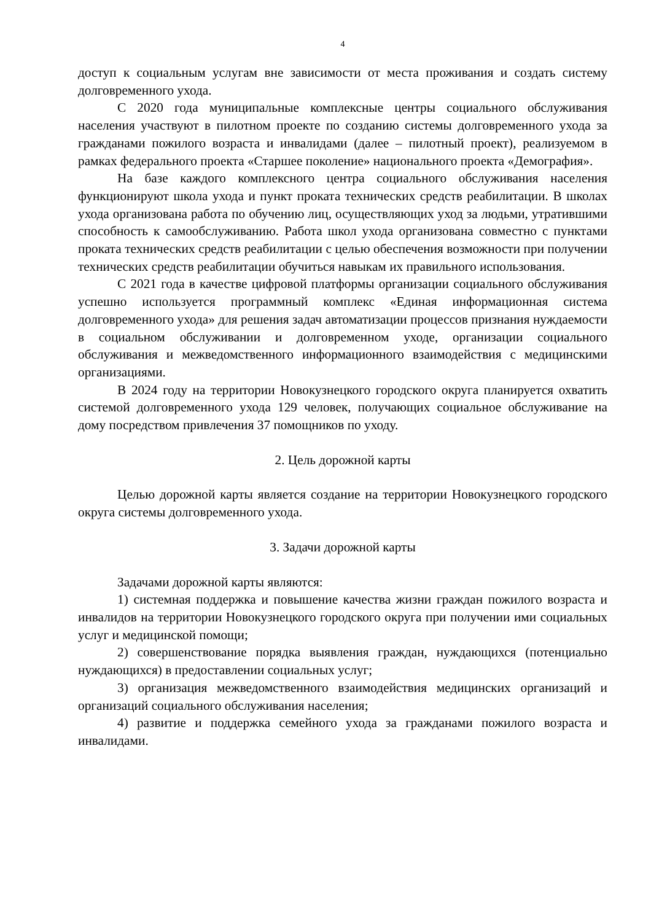4
доступ к социальным услугам вне зависимости от места проживания и создать систему долговременного ухода.
С 2020 года муниципальные комплексные центры социального обслуживания населения участвуют в пилотном проекте по созданию системы долговременного ухода за гражданами пожилого возраста и инвалидами (далее – пилотный проект), реализуемом в рамках федерального проекта «Старшее поколение» национального проекта «Демография».
На базе каждого комплексного центра социального обслуживания населения функционируют школа ухода и пункт проката технических средств реабилитации. В школах ухода организована работа по обучению лиц, осуществляющих уход за людьми, утратившими способность к самообслуживанию. Работа школ ухода организована совместно с пунктами проката технических средств реабилитации с целью обеспечения возможности при получении технических средств реабилитации обучиться навыкам их правильного использования.
С 2021 года в качестве цифровой платформы организации социального обслуживания успешно используется программный комплекс «Единая информационная система долговременного ухода» для решения задач автоматизации процессов признания нуждаемости в социальном обслуживании и долговременном уходе, организации социального обслуживания и межведомственного информационного взаимодействия с медицинскими организациями.
В 2024 году на территории Новокузнецкого городского округа планируется охватить системой долговременного ухода 129 человек, получающих социальное обслуживание на дому посредством привлечения 37 помощников по уходу.
2. Цель дорожной карты
Целью дорожной карты является создание на территории Новокузнецкого городского округа системы долговременного ухода.
3. Задачи дорожной карты
Задачами дорожной карты являются:
1) системная поддержка и повышение качества жизни граждан пожилого возраста и инвалидов на территории Новокузнецкого городского округа при получении ими социальных услуг и медицинской помощи;
2) совершенствование порядка выявления граждан, нуждающихся (потенциально нуждающихся) в предоставлении социальных услуг;
3) организация межведомственного взаимодействия медицинских организаций и организаций социального обслуживания населения;
4) развитие и поддержка семейного ухода за гражданами пожилого возраста и инвалидами.